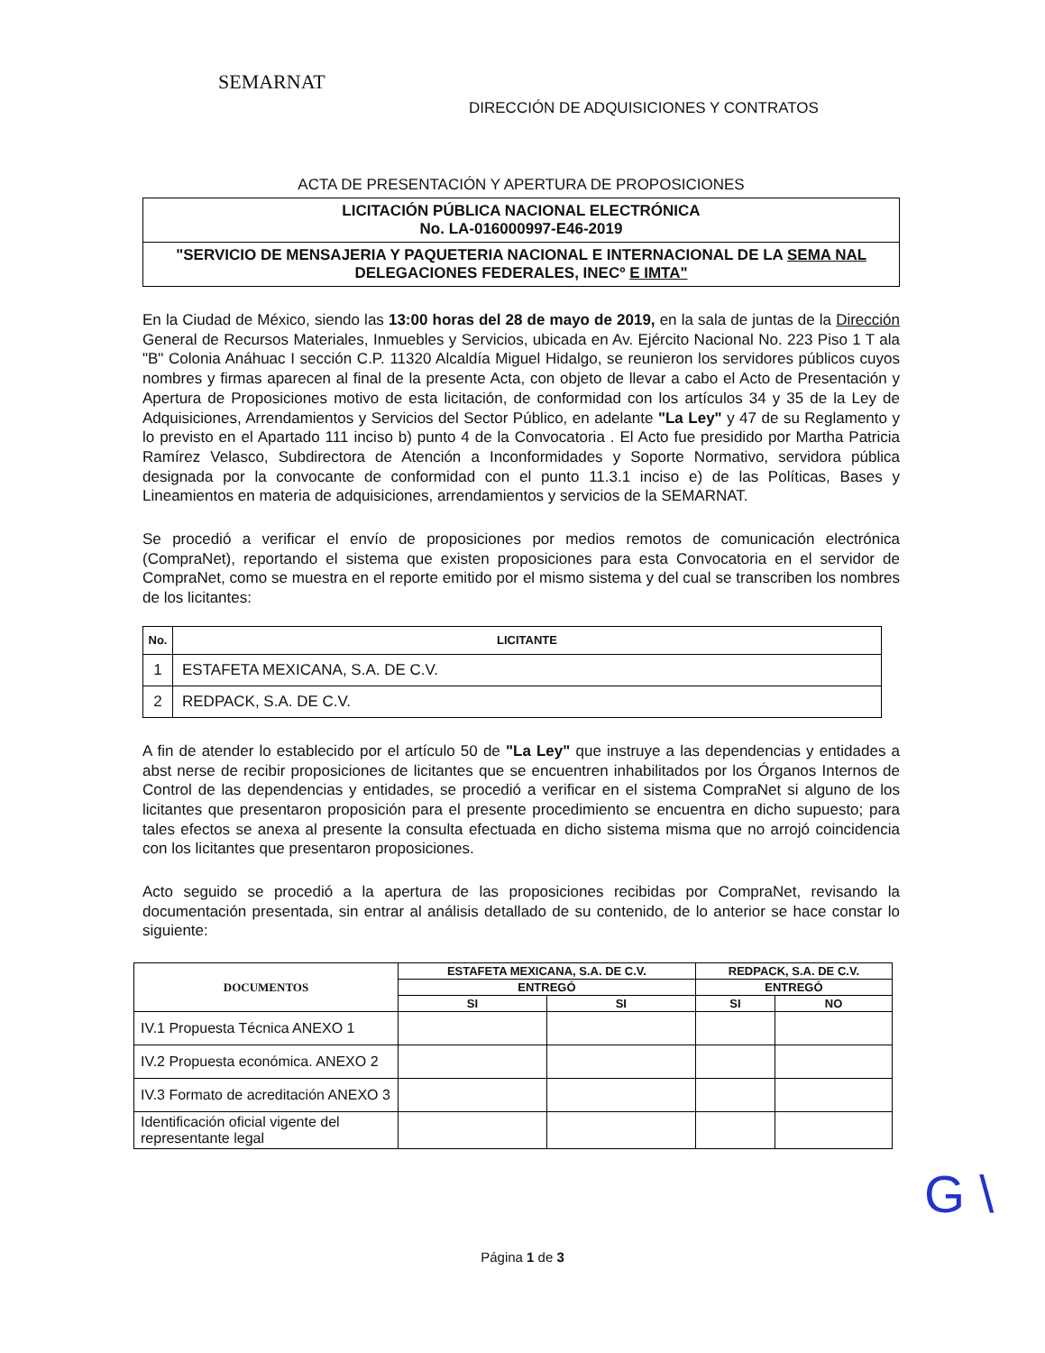SEMARNAT
DIRECCIÓN DE ADQUISICIONES Y CONTRATOS
ACTA DE PRESENTACIÓN Y APERTURA DE PROPOSICIONES
LICITACIÓN PÚBLICA NACIONAL ELECTRÓNICA
No. LA-016000997-E46-2019
"SERVICIO DE MENSAJERIA Y PAQUETERIA NACIONAL E INTERNACIONAL DE LA SEMA NAL DELEGACIONES FEDERALES, INECº E IMTA"
En la Ciudad de México, siendo las 13:00 horas del 28 de mayo de 2019, en la sala de juntas de la Dirección General de Recursos Materiales, Inmuebles y Servicios, ubicada en Av. Ejército Nacional No. 223 Piso 1 T ala "B" Colonia Anáhuac I sección C.P. 11320 Alcaldía Miguel Hidalgo, se reunieron los servidores públicos cuyos nombres y firmas aparecen al final de la presente Acta, con objeto de llevar a cabo el Acto de Presentación y Apertura de Proposiciones motivo de esta licitación, de conformidad con los artículos 34 y 35 de la Ley de Adquisiciones, Arrendamientos y Servicios del Sector Público, en adelante "La Ley" y 47 de su Reglamento y lo previsto en el Apartado 111 inciso b) punto 4 de la Convocatoria . El Acto fue presidido por Martha Patricia Ramírez Velasco, Subdirectora de Atención a Inconformidades y Soporte Normativo, servidora pública designada por la convocante de conformidad con el punto 11.3.1 inciso e) de las Políticas, Bases y Lineamientos en materia de adquisiciones, arrendamientos y servicios de la SEMARNAT.
Se procedió a verificar el envío de proposiciones por medios remotos de comunicación electrónica (CompraNet), reportando el sistema que existen proposiciones para esta Convocatoria en el servidor de CompraNet, como se muestra en el reporte emitido por el mismo sistema y del cual se transcriben los nombres de los licitantes:
| No. | LICITANTE |
| --- | --- |
| 1 | ESTAFETA MEXICANA, S.A. DE C.V. |
| 2 | REDPACK, S.A. DE C.V. |
A fin de atender lo establecido por el artículo 50 de "La Ley" que instruye a las dependencias y entidades a abst nerse de recibir proposiciones de licitantes que se encuentren inhabilitados por los Órganos Internos de Control de las dependencias y entidades, se procedió a verificar en el sistema CompraNet si alguno de los licitantes que presentaron proposición para el presente procedimiento se encuentra en dicho supuesto; para tales efectos se anexa al presente la consulta efectuada en dicho sistema misma que no arrojó coincidencia con los licitantes que presentaron proposiciones.
Acto seguido se procedió a la apertura de las proposiciones recibidas por CompraNet, revisando la documentación presentada, sin entrar al análisis detallado de su contenido, de lo anterior se hace constar lo siguiente:
| DOCUMENTOS | ESTAFETA MEXICANA, S.A. DE C.V. | | REDPACK, S.A. DE C.V. | |
| --- | --- | --- | --- | --- |
| | ENTREGÓ | | ENTREGÓ | |
| | SI | SI | SI | NO |
| IV.1 Propuesta Técnica ANEXO 1 | | | | |
| IV.2 Propuesta económica. ANEXO 2 | | | | |
| IV.3 Formato de acreditación ANEXO 3 | | | | |
| Identificación oficial vigente del representante legal | | | | |
G \
Página 1 de 3